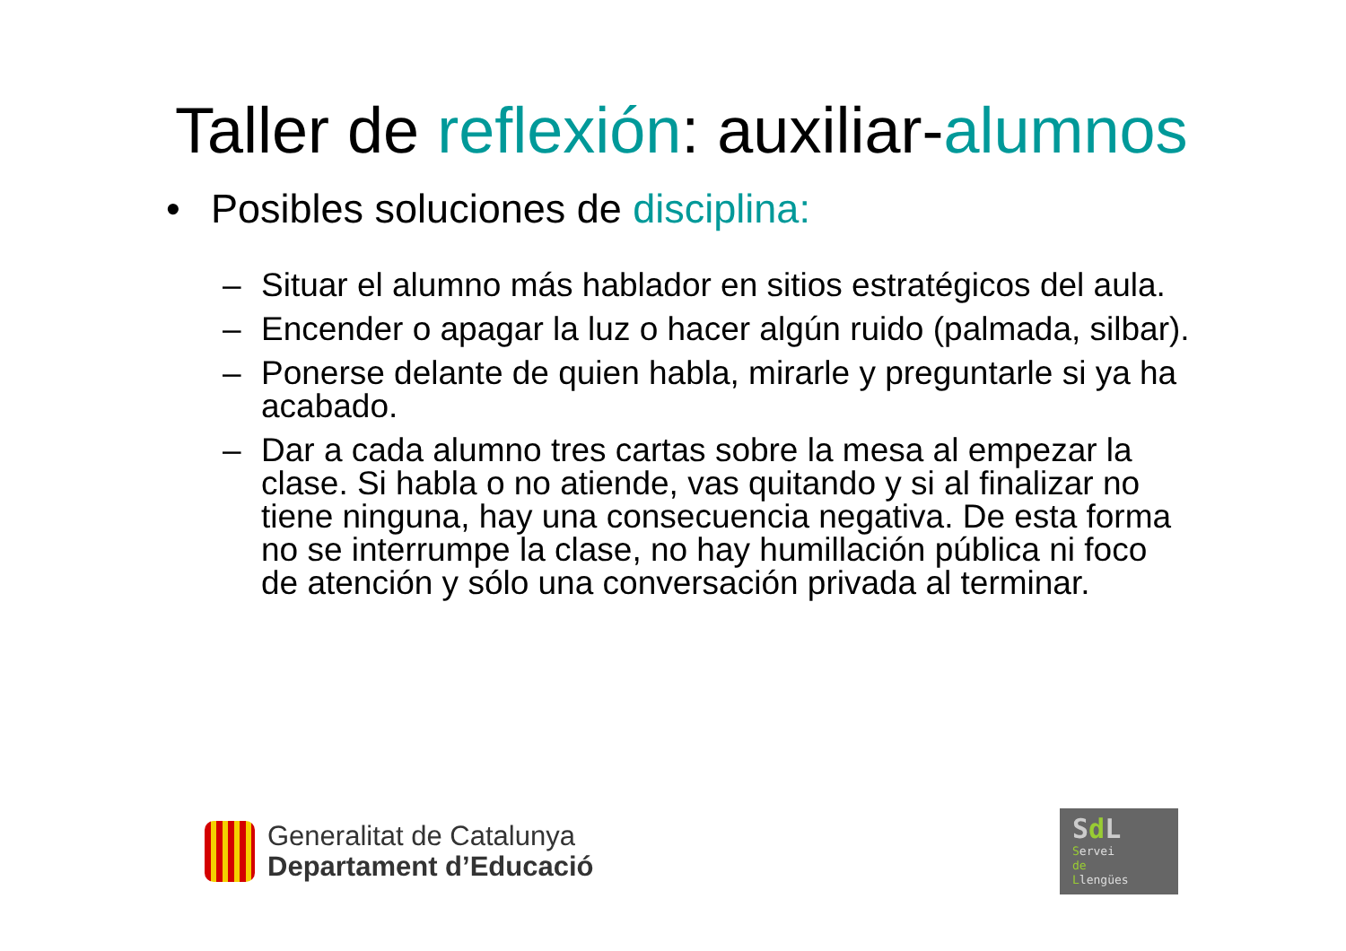Taller de reflexión: auxiliar-alumnos
• Posibles soluciones de disciplina:
– Situar el alumno más hablador en sitios estratégicos del aula.
– Encender o apagar la luz o hacer algún ruido (palmada, silbar).
– Ponerse delante de quien habla, mirarle y preguntarle si ya ha acabado.
– Dar a cada alumno tres cartas sobre la mesa al empezar la clase. Si habla o no atiende, vas quitando y si al finalizar no tiene ninguna, hay una consecuencia negativa. De esta forma no se interrumpe la clase, no hay humillación pública ni foco de atención y sólo una conversación privada al terminar.
Generalitat de Catalunya
Departament d’Educació
Sd L
Servei
de
Llengües